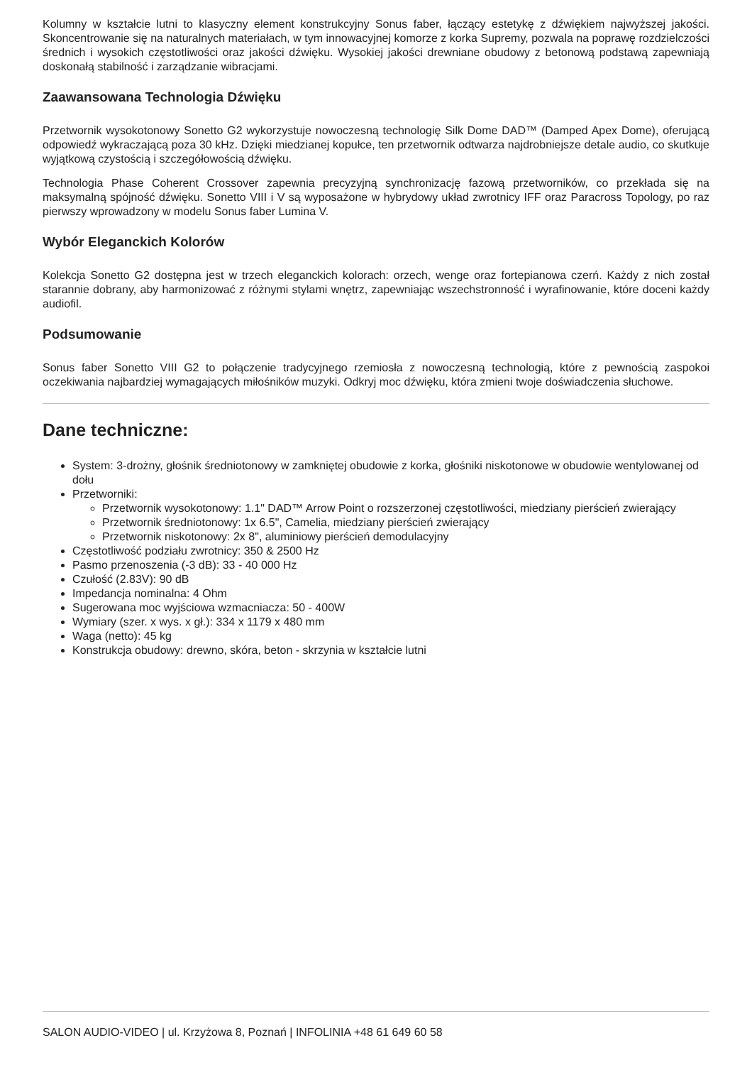Kolumny w kształcie lutni to klasyczny element konstrukcyjny Sonus faber, łączący estetykę z dźwiękiem najwyższej jakości. Skoncentrowanie się na naturalnych materiałach, w tym innowacyjnej komorze z korka Supremy, pozwala na poprawę rozdzielczości średnich i wysokich częstotliwości oraz jakości dźwięku. Wysokiej jakości drewniane obudowy z betonową podstawą zapewniają doskonałą stabilność i zarządzanie wibracjami.
Zaawansowana Technologia Dźwięku
Przetwornik wysokotonowy Sonetto G2 wykorzystuje nowoczesną technologię Silk Dome DAD™ (Damped Apex Dome), oferującą odpowiedź wykraczającą poza 30 kHz. Dzięki miedzianej kopułce, ten przetwornik odtwarza najdrobniejsze detale audio, co skutkuje wyjątkową czystością i szczegółowością dźwięku.
Technologia Phase Coherent Crossover zapewnia precyzyjną synchronizację fazową przetworników, co przekłada się na maksymalną spójność dźwięku. Sonetto VIII i V są wyposażone w hybrydowy układ zwrotnicy IFF oraz Paracross Topology, po raz pierwszy wprowadzony w modelu Sonus faber Lumina V.
Wybór Eleganckich Kolorów
Kolekcja Sonetto G2 dostępna jest w trzech eleganckich kolorach: orzech, wenge oraz fortepianowa czerń. Każdy z nich został starannie dobrany, aby harmonizować z różnymi stylami wnętrz, zapewniając wszechstronność i wyrafinowanie, które doceni każdy audiofil.
Podsumowanie
Sonus faber Sonetto VIII G2 to połączenie tradycyjnego rzemiosła z nowoczesną technologią, które z pewnością zaspokoi oczekiwania najbardziej wymagających miłośników muzyki. Odkryj moc dźwięku, która zmieni twoje doświadczenia słuchowe.
Dane techniczne:
System: 3-drożny, głośnik średniotonowy w zamkniętej obudowie z korka, głośniki niskotonowe w obudowie wentylowanej od dołu
Przetworniki:
Przetwornik wysokotonowy: 1.1" DAD™ Arrow Point o rozszerzonej częstotliwości, miedziany pierścień zwierający
Przetwornik średniotonowy: 1x 6.5", Camelia, miedziany pierścień zwierający
Przetwornik niskotonowy: 2x 8", aluminiowy pierścień demodulacyjny
Częstotliwość podziału zwrotnicy: 350 & 2500 Hz
Pasmo przenoszenia (-3 dB): 33 - 40 000 Hz
Czułość (2.83V): 90 dB
Impedancja nominalna: 4 Ohm
Sugerowana moc wyjściowa wzmacniacza: 50 - 400W
Wymiary (szer. x wys. x gł.): 334 x 1179 x 480 mm
Waga (netto): 45 kg
Konstrukcja obudowy: drewno, skóra, beton - skrzynia w kształcie lutni
SALON AUDIO-VIDEO | ul. Krzyżowa 8, Poznań | INFOLINIA +48 61 649 60 58